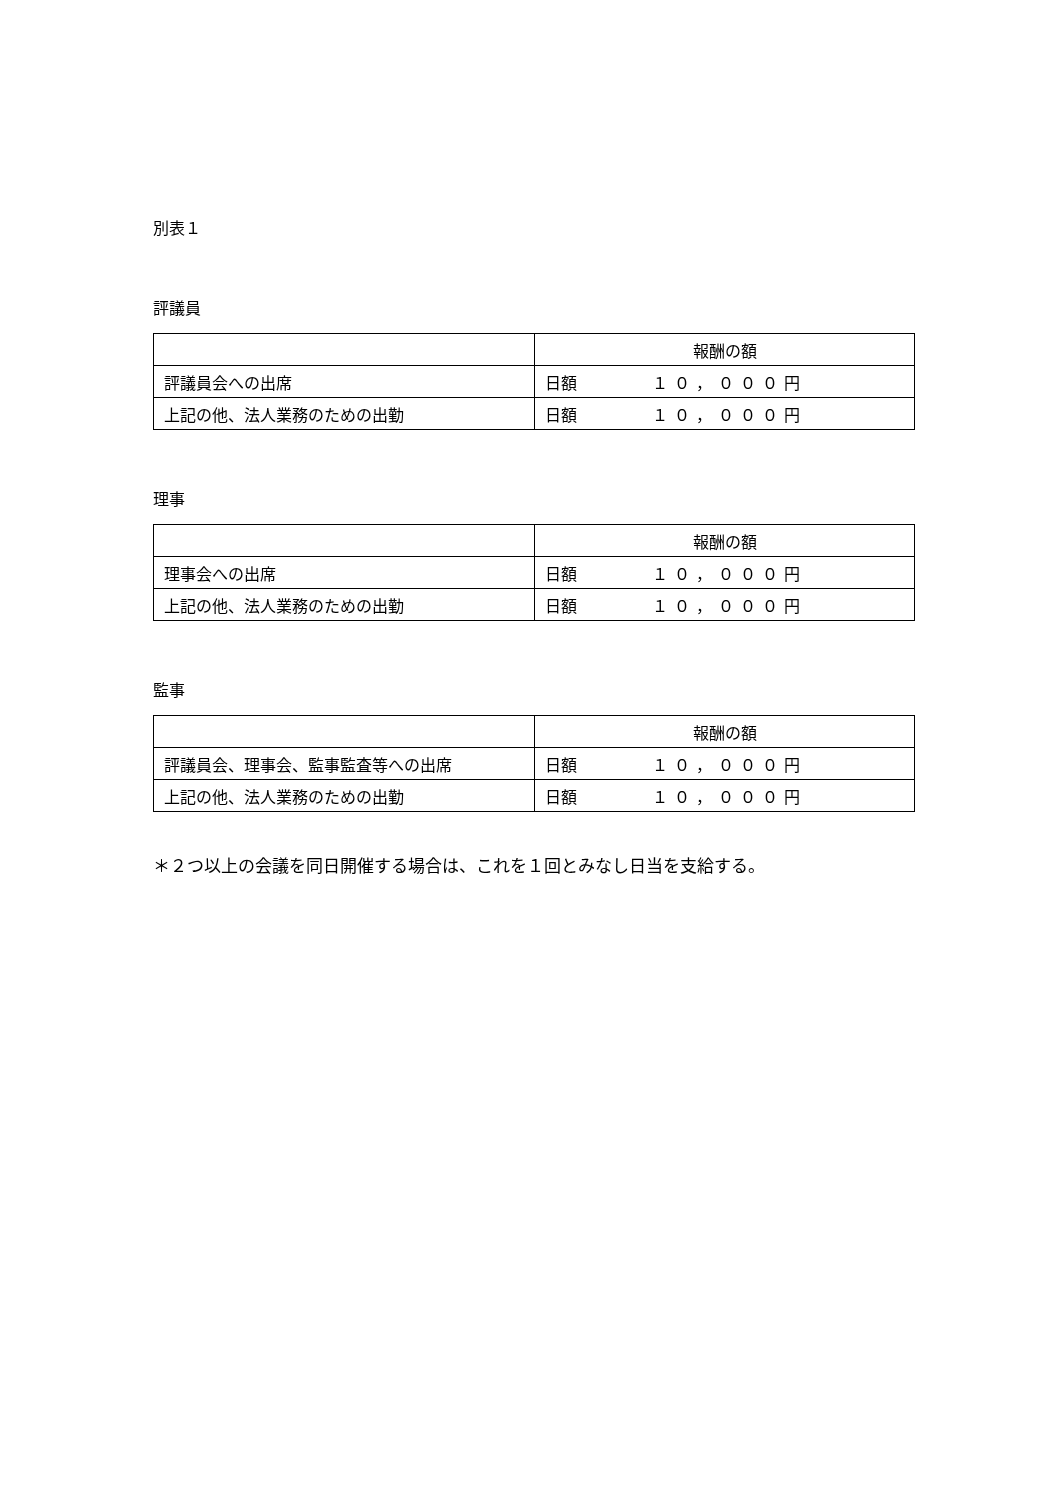別表１
評議員
| | 報酬の額 |
| 評議員会への出席 | 日額 １０，０００円 |
| 上記の他、法人業務のための出勤 | 日額 １０，０００円 |
理事
| | 報酬の額 |
| 理事会への出席 | 日額 １０，０００円 |
| 上記の他、法人業務のための出勤 | 日額 １０，０００円 |
監事
| | 報酬の額 |
| 評議員会、理事会、監事監査等への出席 | 日額 １０，０００円 |
| 上記の他、法人業務のための出勤 | 日額 １０，０００円 |
＊２つ以上の会議を同日開催する場合は、これを１回とみなし日当を支給する。